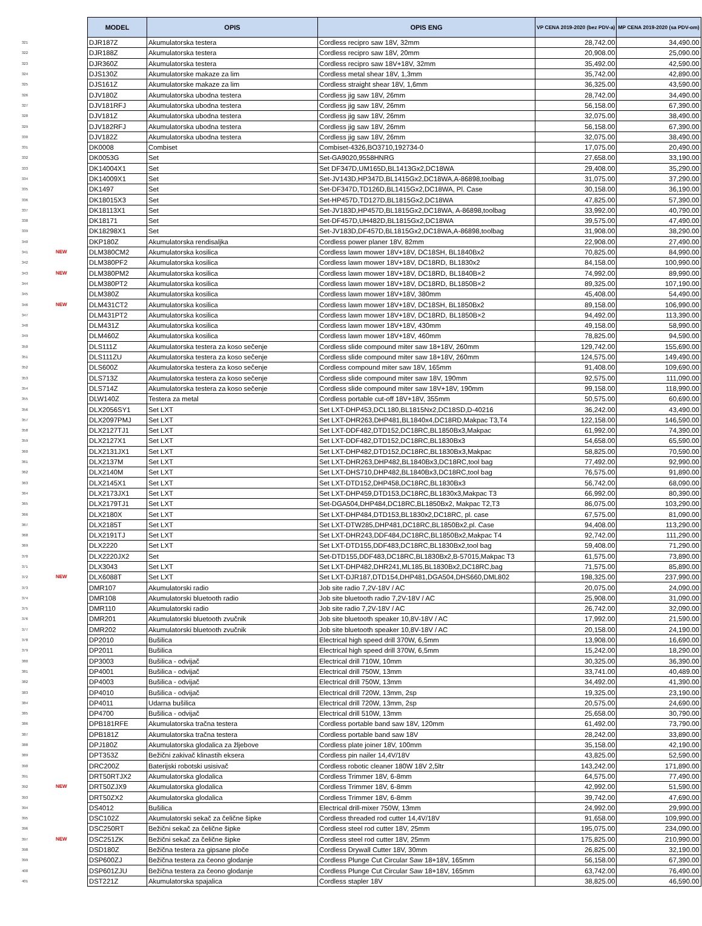| | | MODEL | OPIS | OPIS ENG | VP CENA 2019-2020 (bez PDV-a) | MP CENA 2019-2020 (sa PDV-om) |
| --- | --- | --- | --- | --- | --- | --- |
| 321 | | DJR187Z | Akumulatorska testera | Cordless recipro saw 18V, 32mm | 28,742.00 | 34,490.00 |
| 322 | | DJR188Z | Akumulatorska testera | Cordless recipro saw 18V, 20mm | 20,908.00 | 25,090.00 |
| 323 | | DJR360Z | Akumulatorska testera | Cordless recipro saw 18V+18V, 32mm | 35,492.00 | 42,590.00 |
| 324 | | DJS130Z | Akumulatorske makaze za lim | Cordless metal shear 18V, 1,3mm | 35,742.00 | 42,890.00 |
| 325 | | DJS161Z | Akumulatorske makaze za lim | Cordless straight shear 18V, 1,6mm | 36,325.00 | 43,590.00 |
| 326 | | DJV180Z | Akumulatorska ubodna testera | Cordless jig saw 18V, 26mm | 28,742.00 | 34,490.00 |
| 327 | | DJV181RFJ | Akumulatorska ubodna testera | Cordless jig saw 18V, 26mm | 56,158.00 | 67,390.00 |
| 328 | | DJV181Z | Akumulatorska ubodna testera | Cordless jig saw 18V, 26mm | 32,075.00 | 38,490.00 |
| 329 | | DJV182RFJ | Akumulatorska ubodna testera | Cordless jig saw 18V, 26mm | 56,158.00 | 67,390.00 |
| 330 | | DJV182Z | Akumulatorska ubodna testera | Cordless jig saw 18V, 26mm | 32,075.00 | 38,490.00 |
| 331 | | DK0008 | Combiset | Combiset-4326,BO3710,192734-0 | 17,075.00 | 20,490.00 |
| 332 | | DK0053G | Set | Set-GA9020,9558HNRG | 27,658.00 | 33,190.00 |
| 333 | | DK14004X1 | Set | Set DF347D,UM165D,BL1413Gx2,DC18WA | 29,408.00 | 35,290.00 |
| 334 | | DK14009X1 | Set | Set-JV143D,HP347D,BL1415Gx2,DC18WA,A-86898,toolbag | 31,075.00 | 37,290.00 |
| 335 | | DK1497 | Set | Set-DF347D,TD126D,BL1415Gx2,DC18WA, Pl. Case | 30,158.00 | 36,190.00 |
| 336 | | DK18015X3 | Set | Set-HP457D,TD127D,BL1815Gx2,DC18WA | 47,825.00 | 57,390.00 |
| 337 | | DK18113X1 | Set | Set-JV183D,HP457D,BL1815Gx2,DC18WA, A-86898,toolbag | 33,992.00 | 40,790.00 |
| 338 | | DK18171 | Set | Set-DF457D,UH482D,BL1815Gx2,DC18WA | 39,575.00 | 47,490.00 |
| 339 | | DK18298X1 | Set | Set-JV183D,DF457D,BL1815Gx2,DC18WA,A-86898,toolbag | 31,908.00 | 38,290.00 |
| 340 | | DKP180Z | Akumulatorska rendisaljka | Cordless power planer 18V, 82mm | 22,908.00 | 27,490.00 |
| 341 | NEW | DLM380CM2 | Akumulatorska kosilica | Cordless lawn mower 18V+18V, DC18SH, BL1840Bx2 | 70,825.00 | 84,990.00 |
| 342 | | DLM380PF2 | Akumulatorska kosilica | Cordless lawn mower 18V+18V, DC18RD, BL1830x2 | 84,158.00 | 100,990.00 |
| 343 | NEW | DLM380PM2 | Akumulatorska kosilica | Cordless lawn mower 18V+18V, DC18RD, BL1840B×2 | 74,992.00 | 89,990.00 |
| 344 | | DLM380PT2 | Akumulatorska kosilica | Cordless lawn mower 18V+18V, DC18RD, BL1850B×2 | 89,325.00 | 107,190.00 |
| 345 | | DLM380Z | Akumulatorska kosilica | Cordless lawn mower 18V+18V, 380mm | 45,408.00 | 54,490.00 |
| 346 | NEW | DLM431CT2 | Akumulatorska kosilica | Cordless lawn mower 18V+18V, DC18SH, BL1850Bx2 | 89,158.00 | 106,990.00 |
| 347 | | DLM431PT2 | Akumulatorska kosilica | Cordless lawn mower 18V+18V, DC18RD, BL1850B×2 | 94,492.00 | 113,390.00 |
| 348 | | DLM431Z | Akumulatorska kosilica | Cordless lawn mower 18V+18V, 430mm | 49,158.00 | 58,990.00 |
| 349 | | DLM460Z | Akumulatorska kosilica | Cordless lawn mower 18V+18V, 460mm | 78,825.00 | 94,590.00 |
| 350 | | DLS111Z | Akumulatorska testera za koso sečenje | Cordless slide compound miter saw 18+18V, 260mm | 129,742.00 | 155,690.00 |
| 351 | | DLS111ZU | Akumulatorska testera za koso sečenje | Cordless slide compound miter saw 18+18V, 260mm | 124,575.00 | 149,490.00 |
| 352 | | DLS600Z | Akumulatorska testera za koso sečenje | Cordless compound miter saw 18V, 165mm | 91,408.00 | 109,690.00 |
| 353 | | DLS713Z | Akumulatorska testera za koso sečenje | Cordless slide compound miter saw 18V, 190mm | 92,575.00 | 111,090.00 |
| 354 | | DLS714Z | Akumulatorska testera za koso sečenje | Cordless slide compound miter saw 18V+18V, 190mm | 99,158.00 | 118,990.00 |
| 355 | | DLW140Z | Testera za metal | Cordless portable cut-off 18V+18V, 355mm | 50,575.00 | 60,690.00 |
| 356 | | DLX2056SY1 | Set LXT | Set LXT-DHP453,DCL180,BL1815Nx2,DC18SD,D-40216 | 36,242.00 | 43,490.00 |
| 357 | | DLX2097PMJ | Set LXT | Set LXT-DHR263,DHP481,BL1840x4,DC18RD,Makpac T3,T4 | 122,158.00 | 146,590.00 |
| 358 | | DLX2127TJ1 | Set LXT | Set LXT-DDF482,DTD152,DC18RC,BL1850Bx3,Makpac | 61,992.00 | 74,390.00 |
| 359 | | DLX2127X1 | Set LXT | Set LXT-DDF482,DTD152,DC18RC,BL1830Bx3 | 54,658.00 | 65,590.00 |
| 360 | | DLX2131JX1 | Set LXT | Set LXT-DHP482,DTD152,DC18RC,BL1830Bx3,Makpac | 58,825.00 | 70,590.00 |
| 361 | | DLX2137M | Set LXT | Set LXT-DHR263,DHP482,BL1840Bx3,DC18RC,tool bag | 77,492.00 | 92,990.00 |
| 362 | | DLX2140M | Set LXT | Set LXT-DHS710,DHP482,BL1840Bx3,DC18RC,tool bag | 76,575.00 | 91,890.00 |
| 363 | | DLX2145X1 | Set LXT | Set LXT-DTD152,DHP458,DC18RC,BL1830Bx3 | 56,742.00 | 68,090.00 |
| 364 | | DLX2173JX1 | Set LXT | Set LXT-DHP459,DTD153,DC18RC,BL1830x3,Makpac T3 | 66,992.00 | 80,390.00 |
| 365 | | DLX2179TJ1 | Set LXT | Set-DGA504,DHP484,DC18RC,BL1850Bx2, Makpac T2,T3 | 86,075.00 | 103,290.00 |
| 366 | | DLX2180X | Set LXT | Set LXT-DHP484,DTD153,BL1830x2,DC18RC, pl. case | 67,575.00 | 81,090.00 |
| 367 | | DLX2185T | Set LXT | Set LXT-DTW285,DHP481,DC18RC,BL1850Bx2,pl. Case | 94,408.00 | 113,290.00 |
| 368 | | DLX2191TJ | Set LXT | Set LXT-DHR243,DDF484,DC18RC,BL1850Bx2,Makpac T4 | 92,742.00 | 111,290.00 |
| 369 | | DLX2220 | Set LXT | Set LXT-DTD155,DDF483,DC18RC,BL1830Bx2,tool bag | 59,408.00 | 71,290.00 |
| 370 | | DLX2220JX2 | Set | Set-DTD155,DDF483,DC18RC,BL1830Bx2,B-57015,Makpac T3 | 61,575.00 | 73,890.00 |
| 371 | | DLX3043 | Set LXT | Set LXT-DHP482,DHR241,ML185,BL1830Bx2,DC18RC,bag | 71,575.00 | 85,890.00 |
| 372 | NEW | DLX6088T | Set LXT | Set LXT-DJR187,DTD154,DHP481,DGA504,DHS660,DML802 | 198,325.00 | 237,990.00 |
| 373 | | DMR107 | Akumulatorski radio | Job site radio 7,2V-18V / AC | 20,075.00 | 24,090.00 |
| 374 | | DMR108 | Akumulatorski bluetooth radio | Job site bluetooth radio 7,2V-18V / AC | 25,908.00 | 31,090.00 |
| 375 | | DMR110 | Akumulatorski radio | Job site radio 7,2V-18V / AC | 26,742.00 | 32,090.00 |
| 376 | | DMR201 | Akumulatorski bluetooth zvučnik | Job site bluetooth speaker 10,8V-18V / AC | 17,992.00 | 21,590.00 |
| 377 | | DMR202 | Akumulatorski bluetooth zvučnik | Job site bluetooth speaker 10,8V-18V / AC | 20,158.00 | 24,190.00 |
| 378 | | DP2010 | Bušilica | Electrical high speed drill 370W, 6,5mm | 13,908.00 | 16,690.00 |
| 379 | | DP2011 | Bušilica | Electrical high speed drill 370W, 6,5mm | 15,242.00 | 18,290.00 |
| 380 | | DP3003 | Bušilica - odvijač | Electrical drill 710W, 10mm | 30,325.00 | 36,390.00 |
| 381 | | DP4001 | Bušilica - odvijač | Electrical drill 750W, 13mm | 33,741.00 | 40,489.00 |
| 382 | | DP4003 | Bušilica - odvijač | Electrical drill 750W, 13mm | 34,492.00 | 41,390.00 |
| 383 | | DP4010 | Bušilica - odvijač | Electrical drill 720W, 13mm, 2sp | 19,325.00 | 23,190.00 |
| 384 | | DP4011 | Udarna bušilica | Electrical drill 720W, 13mm, 2sp | 20,575.00 | 24,690.00 |
| 385 | | DP4700 | Bušilica - odvijač | Electrical drill 510W, 13mm | 25,658.00 | 30,790.00 |
| 386 | | DPB181RFE | Akumulatorska tračna testera | Cordless portable band saw 18V, 120mm | 61,492.00 | 73,790.00 |
| 387 | | DPB181Z | Akumulatorska tračna testera | Cordless portable band saw 18V | 28,242.00 | 33,890.00 |
| 388 | | DPJ180Z | Akumulatorska glodalica za žljebove | Cordless plate joiner 18V, 100mm | 35,158.00 | 42,190.00 |
| 389 | | DPT353Z | Bežični zakivač klinastih eksera | Cordless pin nailer 14,4V/18V | 43,825.00 | 52,590.00 |
| 390 | | DRC200Z | Baterijski robotski usisivač | Cordless robotic cleaner 180W 18V 2,5ltr | 143,242.00 | 171,890.00 |
| 391 | | DRT50RTJX2 | Akumulatorska glodalica | Cordless Trimmer 18V, 6-8mm | 64,575.00 | 77,490.00 |
| 392 | NEW | DRT50ZJX9 | Akumulatorska glodalica | Cordless Trimmer 18V, 6-8mm | 42,992.00 | 51,590.00 |
| 393 | | DRT50ZX2 | Akumulatorska glodalica | Cordless Trimmer 18V, 6-8mm | 39,742.00 | 47,690.00 |
| 394 | | DS4012 | Bušilica | Electrical drill-mixer 750W, 13mm | 24,992.00 | 29,990.00 |
| 395 | | DSC102Z | Akumulatorski sekač za čelične šipke | Cordless threaded rod cutter 14,4V/18V | 91,658.00 | 109,990.00 |
| 396 | | DSC250RT | Bežični sekač za čelične šipke | Cordless steel rod cutter 18V, 25mm | 195,075.00 | 234,090.00 |
| 397 | NEW | DSC251ZK | Bežični sekač za čelične šipke | Cordless steel rod cutter 18V, 25mm | 175,825.00 | 210,990.00 |
| 398 | | DSD180Z | Bežična testera za gipsane ploče | Cordless Drywall Cutter 18V, 30mm | 26,825.00 | 32,190.00 |
| 399 | | DSP600ZJ | Bežična testera za čeono glodanje | Cordless Plunge Cut Circular Saw 18+18V, 165mm | 56,158.00 | 67,390.00 |
| 400 | | DSP601ZJU | Bežična testera za čeono glodanje | Cordless Plunge Cut Circular Saw 18+18V, 165mm | 63,742.00 | 76,490.00 |
| 401 | | DST221Z | Akumulatorska spajalica | Cordless stapler 18V | 38,825.00 | 46,590.00 |